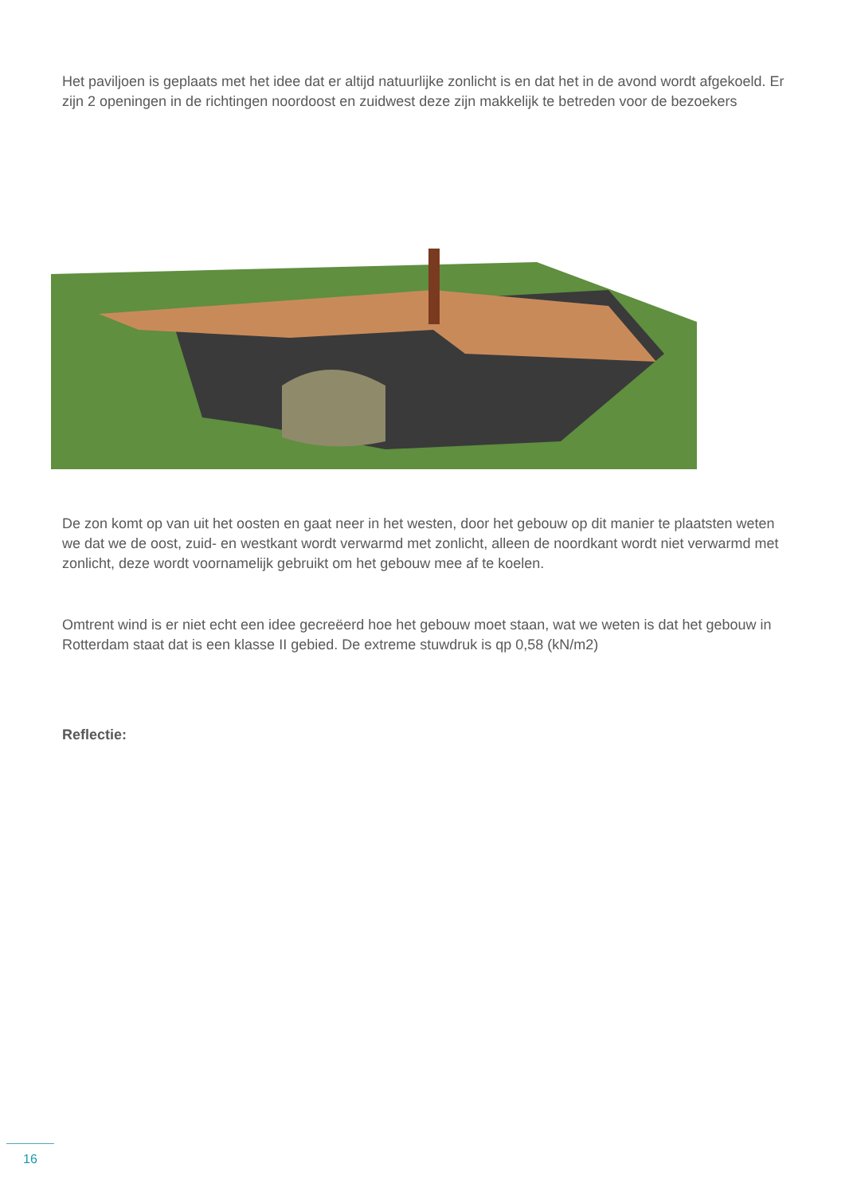Het paviljoen is geplaats met het idee dat er altijd natuurlijke zonlicht is en dat het in de avond wordt afgekoeld. Er zijn 2 openingen in de richtingen noordoost en zuidwest deze zijn makkelijk te betreden voor de bezoekers
De zon komt op van uit het oosten en gaat neer in het westen, door het gebouw op dit manier te plaatsten weten we dat we de oost, zuid- en westkant wordt verwarmd met zonlicht, alleen de noordkant wordt niet verwarmd met zonlicht, deze wordt voornamelijk gebruikt om het gebouw mee af te koelen.
Omtrent wind is er niet echt een idee gecreëerd hoe het gebouw moet staan, wat we weten is dat het gebouw in Rotterdam staat dat is een klasse II gebied. De extreme stuwdruk is qp 0,58 (kN/m2)
Reflectie:
16